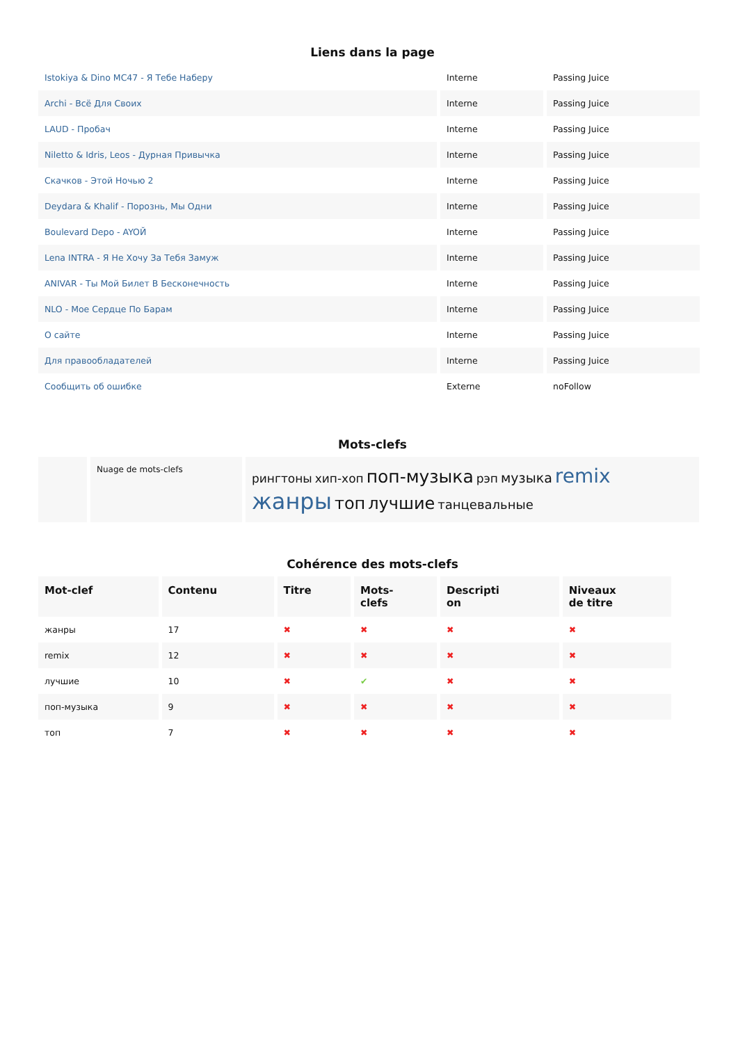Liens dans la page
| Istokiya & Dino MC47 - Я Тебе Наберу | Interne | Passing Juice |
| Archi - Всё Для Своих | Interne | Passing Juice |
| LAUD - Пробач | Interne | Passing Juice |
| Niletto & Idris, Leos - Дурная Привычка | Interne | Passing Juice |
| Скачков - Этой Ночью 2 | Interne | Passing Juice |
| Deydara & Khalif - Порознь, Мы Одни | Interne | Passing Juice |
| Boulevard Depo - AYOЙ | Interne | Passing Juice |
| Lena INTRA - Я Не Хочу За Тебя Замуж | Interne | Passing Juice |
| ANIVAR - Ты Мой Билет В Бесконечность | Interne | Passing Juice |
| NLO - Мое Сердце По Барам | Interne | Passing Juice |
| О сайте | Interne | Passing Juice |
| Для правообладателей | Interne | Passing Juice |
| Сообщить об ошибке | Externe | noFollow |
Mots-clefs
| | Nuage de mots-clefs | рингтоны хип-хоп поп-музыка рэп музыка remix жанры топ лучшие танцевальные |
Cohérence des mots-clefs
| Mot-clef | Contenu | Titre | Mots- clefs | Descripti on | Niveaux de titre |
| --- | --- | --- | --- | --- | --- |
| жанры | 17 | ✖ | ✖ | ✖ | ✖ |
| remix | 12 | ✖ | ✖ | ✖ | ✖ |
| лучшие | 10 | ✖ | ✔ | ✖ | ✖ |
| поп-музыка | 9 | ✖ | ✖ | ✖ | ✖ |
| топ | 7 | ✖ | ✖ | ✖ | ✖ |